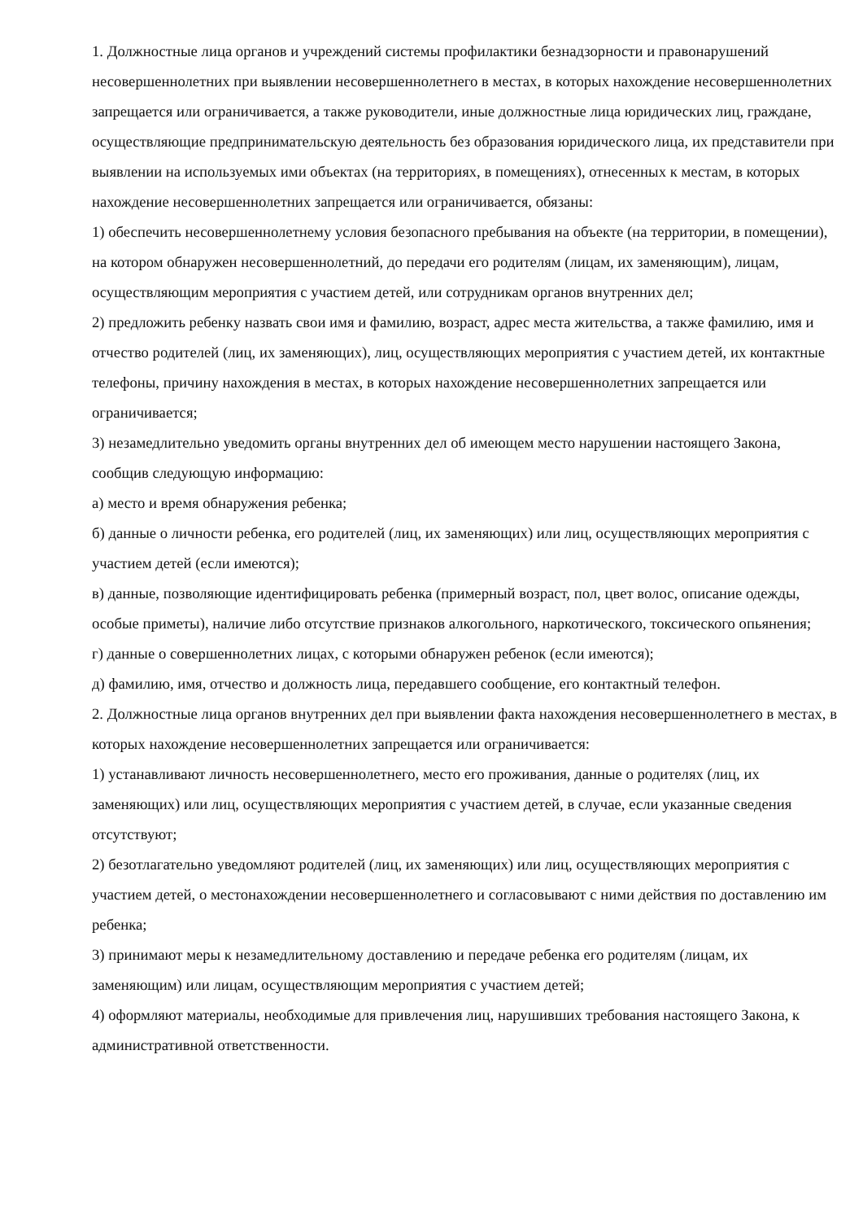1. Должностные лица органов и учреждений системы профилактики безнадзорности и правонарушений несовершеннолетних при выявлении несовершеннолетнего в местах, в которых нахождение несовершеннолетних запрещается или ограничивается, а также руководители, иные должностные лица юридических лиц, граждане, осуществляющие предпринимательскую деятельность без образования юридического лица, их представители при выявлении на используемых ими объектах (на территориях, в помещениях), отнесенных к местам, в которых нахождение несовершеннолетних запрещается или ограничивается, обязаны:
1) обеспечить несовершеннолетнему условия безопасного пребывания на объекте (на территории, в помещении), на котором обнаружен несовершеннолетний, до передачи его родителям (лицам, их заменяющим), лицам, осуществляющим мероприятия с участием детей, или сотрудникам органов внутренних дел;
2) предложить ребенку назвать свои имя и фамилию, возраст, адрес места жительства, а также фамилию, имя и отчество родителей (лиц, их заменяющих), лиц, осуществляющих мероприятия с участием детей, их контактные телефоны, причину нахождения в местах, в которых нахождение несовершеннолетних запрещается или ограничивается;
3) незамедлительно уведомить органы внутренних дел об имеющем место нарушении настоящего Закона, сообщив следующую информацию:
а) место и время обнаружения ребенка;
б) данные о личности ребенка, его родителей (лиц, их заменяющих) или лиц, осуществляющих мероприятия с участием детей (если имеются);
в) данные, позволяющие идентифицировать ребенка (примерный возраст, пол, цвет волос, описание одежды, особые приметы), наличие либо отсутствие признаков алкогольного, наркотического, токсического опьянения;
г) данные о совершеннолетних лицах, с которыми обнаружен ребенок (если имеются);
д) фамилию, имя, отчество и должность лица, передавшего сообщение, его контактный телефон.
2. Должностные лица органов внутренних дел при выявлении факта нахождения несовершеннолетнего в местах, в которых нахождение несовершеннолетних запрещается или ограничивается:
1) устанавливают личность несовершеннолетнего, место его проживания, данные о родителях (лиц, их заменяющих) или лиц, осуществляющих мероприятия с участием детей, в случае, если указанные сведения отсутствуют;
2) безотлагательно уведомляют родителей (лиц, их заменяющих) или лиц, осуществляющих мероприятия с участием детей, о местонахождении несовершеннолетнего и согласовывают с ними действия по доставлению им ребенка;
3) принимают меры к незамедлительному доставлению и передаче ребенка его родителям (лицам, их заменяющим) или лицам, осуществляющим мероприятия с участием детей;
4) оформляют материалы, необходимые для привлечения лиц, нарушивших требования настоящего Закона, к административной ответственности.